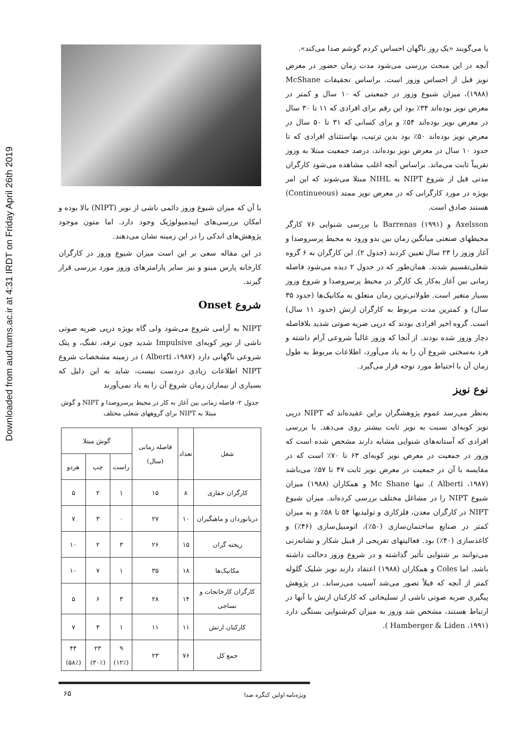Downloaded from aud.tums.ac.ir at 4:31 IRDT on Friday April 26th 2019
با آن که میزان شیوع وزوز دائمی ناشی از نویز (NIPT) بالا بوده و امکان بررسی‌های اپیدمیولوژیک وجود دارد. اما متون موجود پژوهش‌های اندکی را در این زمینه نشان می‌دهند.
در این مقاله سعی بر این است میزان شیوع وزوز در کارگران کارخانه پارس مینو و نیز سایر پارامترهای وزوز مورد بررسی قرار گیرند.
شروع Onset
NIPT به آرامی شروع می‌شود ولی گاه بویژه درپی ضربه صوتی ناشی از نویز کوبه‌ای Impulsive شدید چون ترقه، تفنگ، و پتک شروعی ناگهانی دارد (Alberti ،۱۹۸۷ ) در زمینه مشخصات شروع NIPT اطلاعات زیادی دردست نیست، شاید به این دلیل که بسیاری از بیماران زمان شروع آن را به یاد نمی‌آورند
جدول ۲- فاصله زمانی بین آغاز به کار در محیط پرسروصدا و NIPT و گوش مبتلا به NIPT برای گروههای شغلی مختلف
| شغل | تعداد | فاصله زمانی (سال) | گوش مبتلا | | |
| --- | --- | --- | --- | --- | --- |
| | | | راست | چپ | هردو |
| کارگران حفاری | ۸ | ۱۵ | ۱ | ۲ | ۵ |
| دریانوردان و ماهیگیران | ۱۰ | ۲۷ | ۰ | ۳ | ۷ |
| ریخته گران | ۱۵ | ۲۶ | ۳ | ۲ | ۱۰ |
| مکانیک‌ها | ۱۸ | ۳۵ | ۱ | ۷ | ۱۰ |
| کارگران کارخانجات و نساجی | ۱۴ | ۲۸ | ۳ | ۶ | ۵ |
| کارکنان ارتش | ۱۱ | ۱۱ | ۱ | ۳ | ۷ |
| جمع کل | ۷۶ | ۲۳ | ۹ (۱۲٪) | ۲۳ (۳۰٪) | ۴۴ (۵۸٪) |
یا می‌گویند «یک روز ناگهان احساس کردم گوشم صدا می‌کند».
آنچه در این مبحث بررسی می‌شود مدت زمان حضور در معرض نویز قبل از احساس وزوز است. براساس تحقیقات McShane (۱۹۸۸)، میزان شیوع وزوز در جمعیتی که ۱۰ سال و کمتر در معرض نویز بوده‌اند ۳۴٪ بود این رقم برای افرادی که ۱۱ تا ۳۰ سال در معرض نویز بوده‌اند ۵۴٪ و برای کسانی که ۳۱ تا ۵۰ سال در معرض نویز بوده‌اند ۵۰٪ بود بدین ترتیب، بهاستثنای افرادی که تا حدود ۱۰ سال در معرض نویز بوده‌اند، درصد جمعیت مبتلا به وزوز تقریباً ثابت می‌ماند. براساس آنچه اغلب مشاهده می‌شود کارگران مدتی قبل از شروع NIPT به NIHL مبتلا می‌شوند که این امر بویژه در مورد کارگرانی که در معرض نویز ممتد (Continueous) هستند صادق است.
Axelsson و Barrenas (۱۹۹۱) با بررسی شنوایی ۷۶ کارگر محیطهای صنعتی میانگین زمان بین بدو ورود به محیط پرسروصدا و آغاز وزوز را ۲۳ سال تعیین کردند (جدول ۲). این کارگران به ۶ گروه شغلی‌تقسیم شدند. همان‌طور که در جدول ۲ دیده می‌شود فاصله زمانی بین آغاز به‌کار یک کارگر در محیط پرسروصدا و شروع وزوز بسیار متغیر است. طولانی‌ترین زمان متعلق به مکانیک‌ها (حدود ۳۵ سال) و کمترین مدت مربوط به کارگران ارتش (حدود ۱۱ سال) است. گروه اخیر افرادی بودند که درپی ضربه صوتی شدید بلافاصله دچار وزوز شده بودند. از آنجا که وزوز غالباً شروعی آرام داشته و فرد به‌سختی شروع آن را به یاد می‌آورد، اطلاعات مربوط به طول زمان آن با احتیاط مورد توجه قرار می‌گیرد.
نوع نویز
به‌نظر می‌رسد عموم پژوهشگران براین عقیده‌اند که NIPT درپی نویز کوبه‌ای نسبت به نویز ثابت بیشتر روی می‌دهد. با بررسی افرادی که آستانه‌های شنوایی مشابه دارند مشخص شده است که وزوز در جمعیت در معرض نویز کوبه‌ای ۶۳ تا ۷۰٪ است که در مقایسه با آن در جمعیت در معرض نویز ثابت ۴۷ تا ۵۷٪ می‌باشد (Alberti ،۱۹۸۷ ). تنها Mc Shane و همکاران (۱۹۸۸) میزان شیوع NIPT را در مشاغل مختلف بررسی کرده‌اند. میزان شیوع NIPT در کارگران معدن، فلزکاری و تولیدیها ۵۴ تا ۵۸٪ و به میزان کمتر در صنایع ساختمان‌سازی (۵۰٪)، اتومبیل‌سازی (۴۶٪) و کاغذسازی (۴۰٪) بود. فعالیتهای تفریحی از قبیل شکار و نشانه‌زنی می‌توانند بر شنوایی تأثیر گذاشته و در شروع وزوز دخالت داشته باشد. اما Coles و همکاران (۱۹۸۸) اعتقاد دارند نویز شلیک گلوله کمتر از آنچه که قبلاً تصور می‌شد آسیب می‌رساند. در پژوهش پیگیری ضربه صوتی ناشی از تسلیحاتی که کارکنان ارتش با آنها در ارتباط هستند، مشخص شد وزوز به میزان کم‌شنوایی بستگی دارد (Hamberger & Liden ،۱۹۹۱ ).
ویژه‌نامه اولین کنگره صدا
۶۵